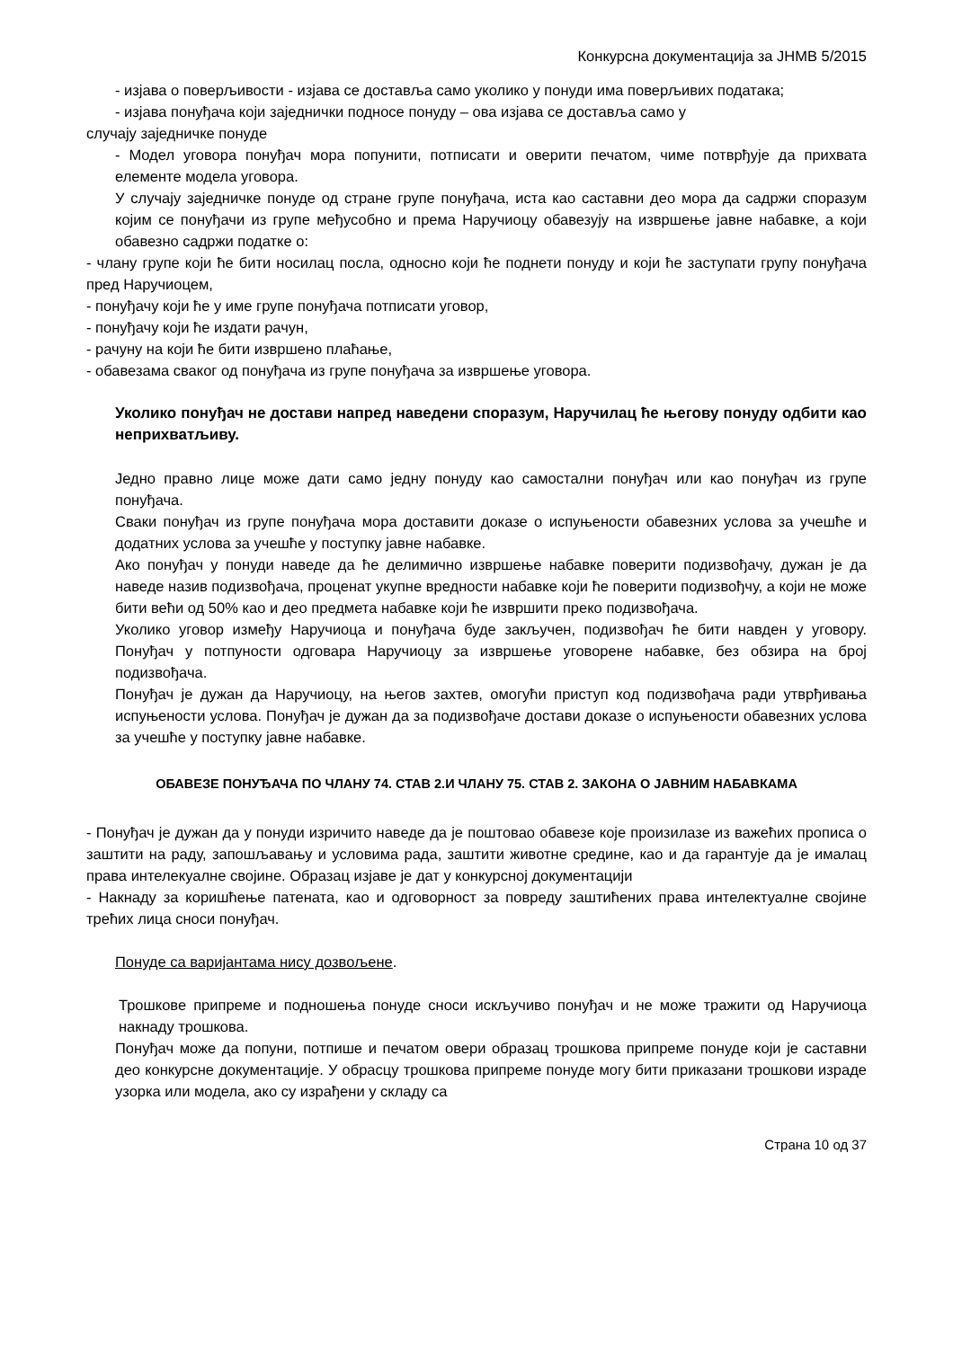Конкурсна документација за ЈНМВ 5/2015
- изјава о поверљивости - изјава се доставља само уколико у понуди има поверљивих података;
- изјава понуђача који заједнички подносе понуду – ова изјава се доставља само у
случају заједничке понуде
- Модел уговора понуђач мора попунити, потписати и оверити печатом, чиме потврђује да прихвата елементе модела уговора.
У случају заједничке понуде од стране групе понуђача, иста као саставни део мора да садржи споразум којим се понуђачи из групе међусобно и према Наручиоцу обавезују на извршење јавне набавке, а који обавезно садржи податке о:
- члану групе који ће бити носилац посла, односно који ће поднети понуду и који ће заступати групу понуђача пред Наручиоцем,
- понуђачу који ће у име групе понуђача потписати уговор,
- понуђачу који ће издати рачун,
- рачуну на који ће бити извршено плаћање,
- обавезама сваког од понуђача из групе понуђача за извршење уговора.
Уколико понуђач не достави напред наведени споразум, Наручилац ће његову понуду одбити као неприхватљиву.
Једно правно лице може дати само једну понуду као самостални понуђач или као понуђач из групе понуђача.
Сваки понуђач из групе понуђача мора доставити доказе о испуњености обавезних услова за учешће и додатних услова за учешће у поступку јавне набавке.
Ако понуђач у понуди наведе да ће делимично извршење набавке поверити подизвођачу, дужан је да наведе назив подизвођача, проценат укупне вредности набавке који ће поверити подизвођчу, а који не може бити већи од 50% као и део предмета набавке који ће извршити преко подизвођача.
Уколико уговор између Наручиоца и понуђача буде закључен, подизвођач ће бити навден у уговору. Понуђач у потпуности одговара Наручиоцу за извршење уговорене набавке, без обзира на број подизвођача.
Понуђач је дужан да Наручиоцу, на његов захтев, омогући приступ код подизвођача ради утврђивања испуњености услова. Понуђач је дужан да за подизвођаче достави доказе о испуњености обавезних услова за учешће у поступку јавне набавке.
ОБАВЕЗЕ ПОНУЂАЧА ПО ЧЛАНУ 74. СТАВ 2.И ЧЛАНУ 75. СТАВ 2. ЗАКОНА О ЈАВНИМ НАБАВКАМА
- Понуђач је дужан да у понуди изричито наведе да је поштовао обавезе које произилазе из важећих прописа о заштити на раду, запошљавању и условима рада, заштити животне средине, као и да гарантује да је ималац права интелекуалне својине. Образац изјаве је дат у конкурсној документацији
- Накнаду за коришћење патената, као и одговорност за повреду заштићених права интелектуалне својине трећих лица сноси понуђач.
Понуде са варијантама нису дозвољене.
Трошкове припреме и подношења понуде сноси искључиво понуђач и не може тражити од Наручиоца накнаду трошкова.
Понуђач може да попуни, потпише и печатом овери образац трошкова припреме понуде који је саставни део конкурсне документације. У обрасцу трошкова припреме понуде могу бити приказани трошкови израде узорка или модела, ако су израђени у складу са
Страна 10 од 37